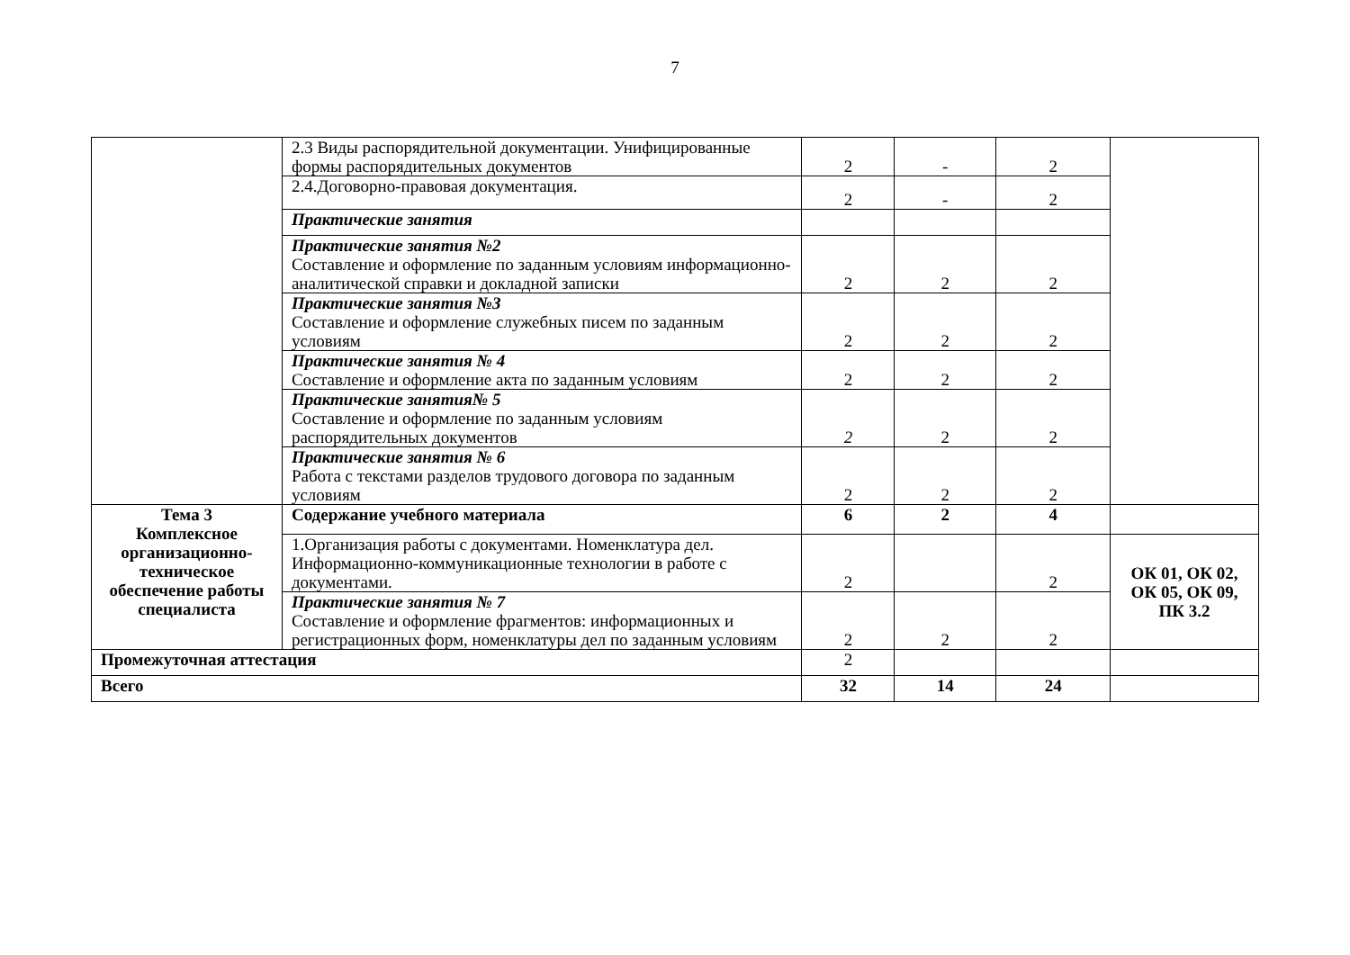7
| | 2.3 Виды распорядительной документации. Унифицированные формы распорядительных документов | 2 | - | 2 | |
| | 2.4.Договорно-правовая документация. | 2 | - | 2 | |
| | Практические занятия | | | | |
| | Практические занятия №2 Составление и оформление по заданным условиям информационно-аналитической справки и докладной записки | 2 | 2 | 2 | |
| | Практические занятия №3 Составление и оформление служебных писем по заданным условиям | 2 | 2 | 2 | |
| | Практические занятия № 4 Составление и оформление акта по заданным условиям | 2 | 2 | 2 | |
| | Практические занятия№ 5 Составление и оформление по заданным условиям распорядительных документов | 2 | 2 | 2 | |
| | Практические занятия № 6 Работа с текстами разделов трудового договора по заданным условиям | 2 | 2 | 2 | |
| Тема 3 Комплексное организационно-техническое обеспечение работы специалиста | Содержание учебного материала | 6 | 2 | 4 | |
| | 1.Организация работы с документами. Номенклатура дел. Информационно-коммуникационные технологии в работе с документами. | 2 | | 2 | ОК 01, ОК 02, ОК 05, ОК 09, ПК 3.2 |
| | Практические занятия № 7 Составление и оформление фрагментов: информационных и регистрационных форм, номенклатуры дел по заданным условиям | 2 | 2 | 2 | |
| Промежуточная аттестация | | 2 | | | |
| Всего | | 32 | 14 | 24 | |